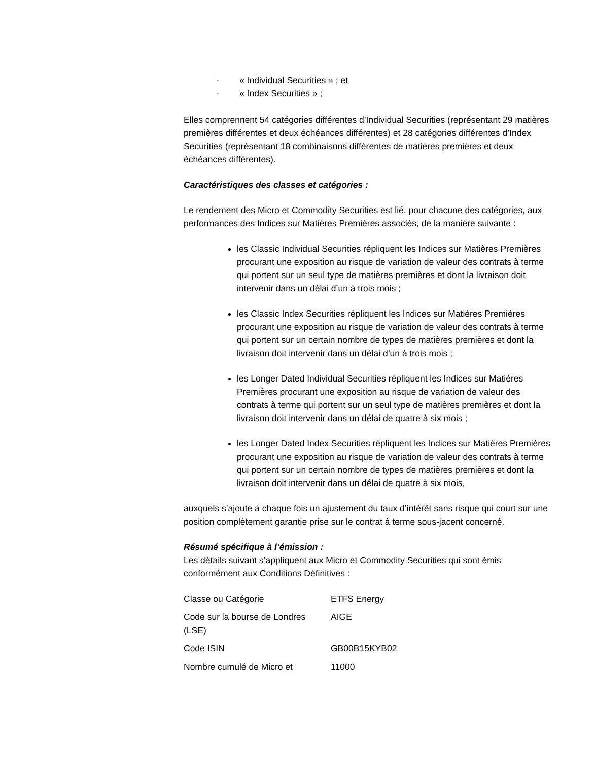- « Individual Securities » ; et
- « Index Securities » ;
Elles comprennent 54 catégories différentes d’Individual Securities (représentant 29 matières premières différentes et deux échéances différentes) et 28 catégories différentes d’Index Securities (représentant 18 combinaisons différentes de matières premières et deux échéances différentes).
Caractéristiques des classes et catégories :
Le rendement des Micro et Commodity Securities est lié, pour chacune des catégories, aux performances des Indices sur Matières Premières associés, de la manière suivante :
les Classic Individual Securities répliquent les Indices sur Matières Premières procurant une exposition au risque de variation de valeur des contrats à terme qui portent sur un seul type de matières premières et dont la livraison doit intervenir dans un délai d’un à trois mois ;
les Classic Index Securities répliquent les Indices sur Matières Premières procurant une exposition au risque de variation de valeur des contrats à terme qui portent sur un certain nombre de types de matières premières et dont la livraison doit intervenir dans un délai d’un à trois mois ;
les Longer Dated Individual Securities répliquent les Indices sur Matières Premières procurant une exposition au risque de variation de valeur des contrats à terme qui portent sur un seul type de matières premières et dont la livraison doit intervenir dans un délai de quatre à six mois ;
les Longer Dated Index Securities répliquent les Indices sur Matières Premières procurant une exposition au risque de variation de valeur des contrats à terme qui portent sur un certain nombre de types de matières premières et dont la livraison doit intervenir dans un délai de quatre à six mois,
auxquels s’ajoute à chaque fois un ajustement du taux d’intérêt sans risque qui court sur une position complètement garantie prise sur le contrat à terme sous-jacent concerné.
Résumé spécifique à l’émission :
Les détails suivant s’appliquent aux Micro et Commodity Securities qui sont émis conformément aux Conditions Définitives :
| Classe ou Catégorie | ETFS Energy |
| Code sur la bourse de Londres (LSE) | AIGE |
| Code ISIN | GB00B15KYB02 |
| Nombre cumulé de Micro et | 11000 |